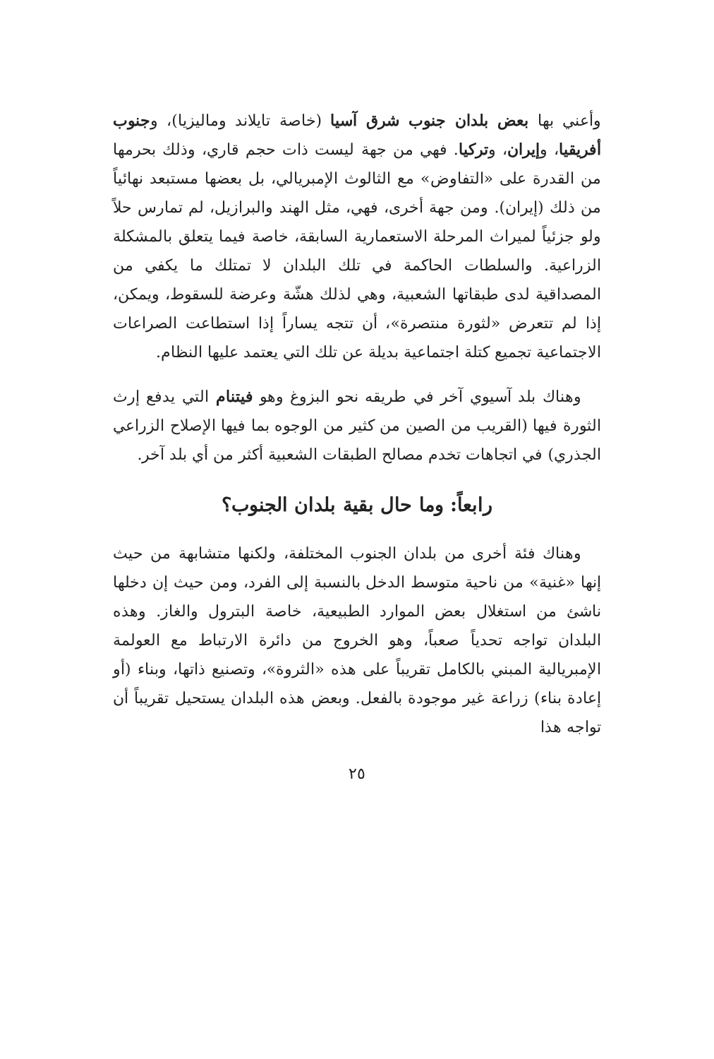وأعني بها بعض بلدان جنوب شرق آسيا (خاصة تايلاند وماليزيا)، وجنوب أفريقيا، وإيران، وتركيا. فهي من جهة ليست ذات حجم قاري، وذلك بحرمها من القدرة على «التفاوض» مع الثالوث الإمبريالي، بل بعضها مستبعد نهائياً من ذلك (إيران). ومن جهة أخرى، فهي، مثل الهند والبرازيل، لم تمارس حلاً ولو جزئياً لميراث المرحلة الاستعمارية السابقة، خاصة فيما يتعلق بالمشكلة الزراعية. والسلطات الحاكمة في تلك البلدان لا تمتلك ما يكفي من المصداقية لدى طبقاتها الشعبية، وهي لذلك هشّة وعرضة للسقوط، ويمكن، إذا لم تتعرض «لثورة منتصرة»، أن تتجه يساراً إذا استطاعت الصراعات الاجتماعية تجميع كتلة اجتماعية بديلة عن تلك التي يعتمد عليها النظام.
وهناك بلد آسيوي آخر في طريقه نحو البزوغ وهو فيتنام التي يدفع إرث الثورة فيها (القريب من الصين من كثير من الوجوه بما فيها الإصلاح الزراعي الجذري) في اتجاهات تخدم مصالح الطبقات الشعبية أكثر من أي بلد آخر.
رابعاً: وما حال بقية بلدان الجنوب؟
وهناك فئة أخرى من بلدان الجنوب المختلفة، ولكنها متشابهة من حيث إنها «غنية» من ناحية متوسط الدخل بالنسبة إلى الفرد، ومن حيث إن دخلها ناشئ من استغلال بعض الموارد الطبيعية، خاصة البترول والغاز. وهذه البلدان تواجه تحدياً صعباً، وهو الخروج من دائرة الارتباط مع العولمة الإمبريالية المبني بالكامل تقريباً على هذه «الثروة»، وتصنيع ذاتها، وبناء (أو إعادة بناء) زراعة غير موجودة بالفعل. وبعض هذه البلدان يستحيل تقريباً أن تواجه هذا
٢٥